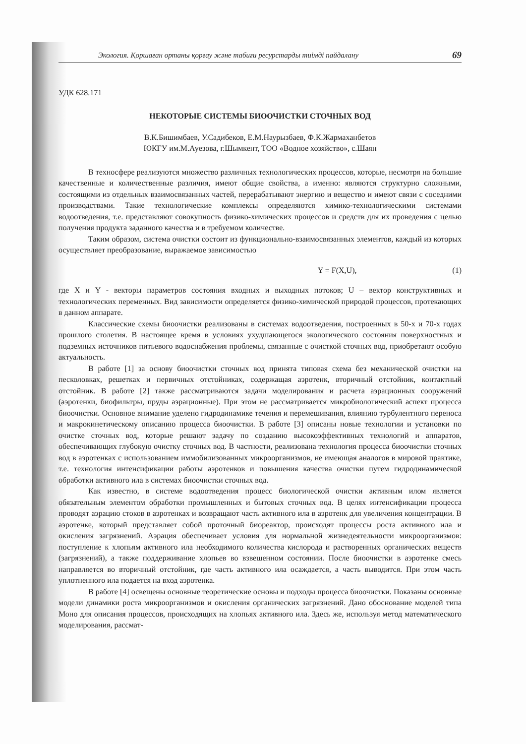Экология. Қоршаған ортаны қорғау және табиғи ресурстарды тиімді пайдалану 69
УДК 628.171
НЕКОТОРЫЕ СИСТЕМЫ БИООЧИСТКИ СТОЧНЫХ ВОД
В.К.Бишимбаев, У.Садибеков, Е.М.Наурызбаев, Ф.К.Жармаханбетов
ЮКГУ им.М.Ауезова, г.Шымкент, ТОО «Водное хозяйство», с.Шаян
В техносфере реализуются множество различных технологических процессов, которые, несмотря на большие качественные и количественные различия, имеют общие свойства, а именно: являются структурно сложными, состоящими из отдельных взаимосвязанных частей, перерабатывают энергию и вещество и имеют связи с соседними производствами. Такие технологические комплексы определяются химико-технологическими системами водоотведения, т.е. представляют совокупность физико-химических процессов и средств для их проведения с целью получения продукта заданного качества и в требуемом количестве.
Таким образом, система очистки состоит из функционально-взаимосвязанных элементов, каждый из которых осуществляет преобразование, выражаемое зависимостью
Y = F(X,U), (1)
где X и Y - векторы параметров состояния входных и выходных потоков; U – вектор конструктивных и технологических переменных. Вид зависимости определяется физико-химической природой процессов, протекающих в данном аппарате.
Классические схемы биоочистки реализованы в системах водоотведения, построенных в 50-х и 70-х годах прошлого столетия. В настоящее время в условиях ухудшающегося экологического состояния поверхностных и подземных источников питьевого водоснабжения проблемы, связанные с очисткой сточных вод, приобретают особую актуальность.
В работе [1] за основу биоочистки сточных вод принята типовая схема без механической очистки на песколовках, решетках и первичных отстойниках, содержащая аэротенк, вторичный отстойник, контактный отстойник. В работе [2] также рассматриваются задачи моделирования и расчета аэрационных сооружений (аэротенки, биофильтры, пруды аэрационные). При этом не рассматривается микробиологический аспект процесса биоочистки. Основное внимание уделено гидродинамике течения и перемешивания, влиянию турбулентного переноса и макрокинетическому описанию процесса биоочистки. В работе [3] описаны новые технологии и установки по очистке сточных вод, которые решают задачу по созданию высокоэффективных технологий и аппаратов, обеспечивающих глубокую очистку сточных вод. В частности, реализована технология процесса биоочистки сточных вод в аэротенках с использованием иммобилизованных микроорганизмов, не имеющая аналогов в мировой практике, т.е. технология интенсификации работы аэротенков и повышения качества очистки путем гидродинамической обработки активного ила в системах биоочистки сточных вод.
Как известно, в системе водоотведения процесс биологической очистки активным илом является обязательным элементом обработки промышленных и бытовых сточных вод. В целях интенсификации процесса проводят аэрацию стоков в аэротенках и возвращают часть активного ила в аэротенк для увеличения концентрации. В аэротенке, который представляет собой проточный биореактор, происходят процессы роста активного ила и окисления загрязнений. Аэрация обеспечивает условия для нормальной жизнедеятельности микроорганизмов: поступление к хлопьям активного ила необходимого количества кислорода и растворенных органических веществ (загрязнений), а также поддерживание хлопьев во взвешенном состоянии. После биоочистки в аэротенке смесь направляется во вторичный отстойник, где часть активного ила осаждается, а часть выводится. При этом часть уплотненного ила подается на вход аэротенка.
В работе [4] освещены основные теоретические основы и подходы процесса биоочистки. Показаны основные модели динамики роста микроорганизмов и окисления органических загрязнений. Дано обоснование моделей типа Моно для описания процессов, происходящих на хлопьях активного ила. Здесь же, используя метод математического моделирования, рассмат-